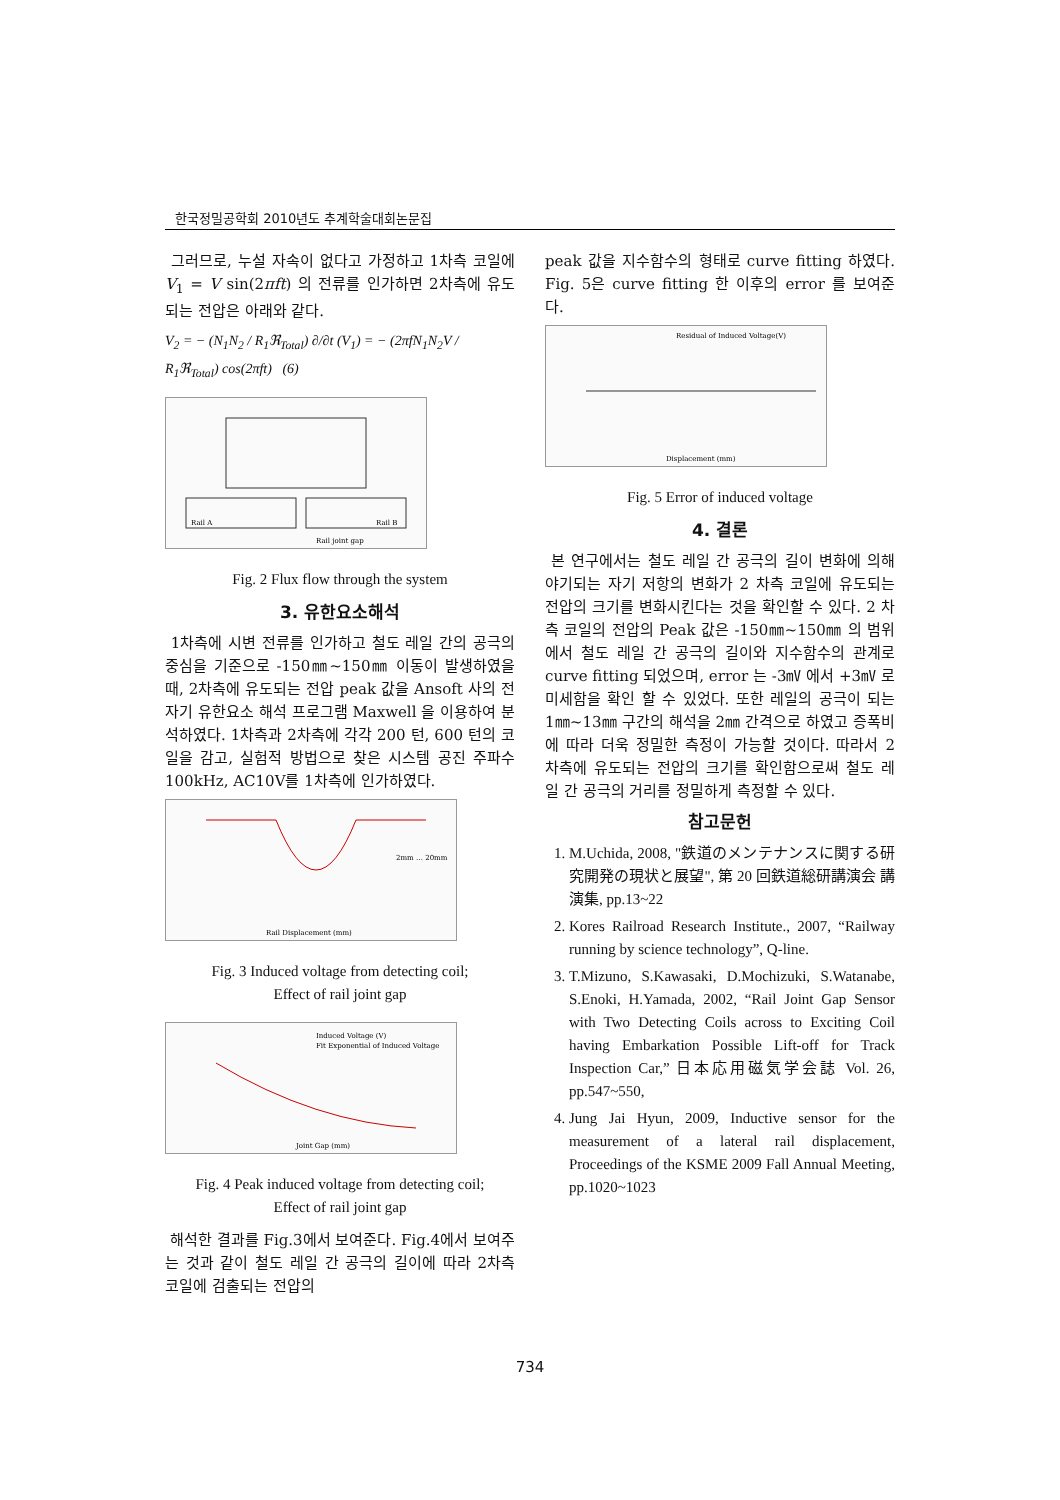한국정밀공학회 2010년도 추계학술대회논문집
그러므로, 누설 자속이 없다고 가정하고 1차측 코일에 V<sub>1</sub> = V sin(2πft) 의 전류를 인가하면 2차측에 유도되는 전압은 아래와 같다.
V<sub>2</sub> = − (N<sub>1</sub>N<sub>2</sub> / R<sub>1</sub>ℜ<sub>Total</sub>) ∂/∂t (V<sub>1</sub>) = − (2πfN<sub>1</sub>N<sub>2</sub>V / R<sub>1</sub>ℜ<sub>Total</sub>) cos(2πft) (6)
Rail A
Rail B
Rail joint gap
Fig. 2 Flux flow through the system
3. 유한요소해석
1차측에 시변 전류를 인가하고 철도 레일 간의 공극의 중심을 기준으로 -150㎜~150㎜ 이동이 발생하였을 때, 2차측에 유도되는 전압 peak 값을 Ansoft 사의 전자기 유한요소 해석 프로그램 Maxwell 을 이용하여 분석하였다. 1차측과 2차측에 각각 200 턴, 600 턴의 코일을 감고, 실험적 방법으로 찾은 시스템 공진 주파수 100kHz, AC10V를 1차측에 인가하였다.
Rail Displacement (mm)
2mm … 20mm
Fig. 3 Induced voltage from detecting coil;
Effect of rail joint gap
Joint Gap (mm)
Induced Voltage (V)
Fit Exponential of Induced Voltage
Fig. 4 Peak induced voltage from detecting coil;
Effect of rail joint gap
해석한 결과를 Fig.3에서 보여준다. Fig.4에서 보여주는 것과 같이 철도 레일 간 공극의 길이에 따라 2차측 코일에 검출되는 전압의
peak 값을 지수함수의 형태로 curve fitting 하였다. Fig. 5은 curve fitting 한 이후의 error 를 보여준다.
Displacement (mm)
Residual of Induced Voltage(V)
Fig. 5 Error of induced voltage
4. 결론
본 연구에서는 철도 레일 간 공극의 길이 변화에 의해 야기되는 자기 저항의 변화가 2 차측 코일에 유도되는 전압의 크기를 변화시킨다는 것을 확인할 수 있다. 2 차측 코일의 전압의 Peak 값은 -150㎜~150㎜ 의 범위에서 철도 레일 간 공극의 길이와 지수함수의 관계로 curve fitting 되었으며, error 는 -3㎷ 에서 +3㎷ 로 미세함을 확인 할 수 있었다. 또한 레일의 공극이 되는 1㎜~13㎜ 구간의 해석을 2㎜ 간격으로 하였고 증폭비에 따라 더욱 정밀한 측정이 가능할 것이다. 따라서 2 차측에 유도되는 전압의 크기를 확인함으로써 철도 레일 간 공극의 거리를 정밀하게 측정할 수 있다.
참고문헌
1. M.Uchida, 2008, "鉄道のメンテナンスに関する研究開発の現状と展望", 第 20 回鉄道総研講演会 講演集, pp.13~22
2. Kores Railroad Research Institute., 2007, “Railway running by science technology”, Q-line.
3. T.Mizuno, S.Kawasaki, D.Mochizuki, S.Watanabe, S.Enoki, H.Yamada, 2002, “Rail Joint Gap Sensor with Two Detecting Coils across to Exciting Coil having Embarkation Possible Lift-off for Track Inspection Car,” 日本応用磁気学会誌 Vol. 26, pp.547~550,
4. Jung Jai Hyun, 2009, Inductive sensor for the measurement of a lateral rail displacement, Proceedings of the KSME 2009 Fall Annual Meeting, pp.1020~1023
734